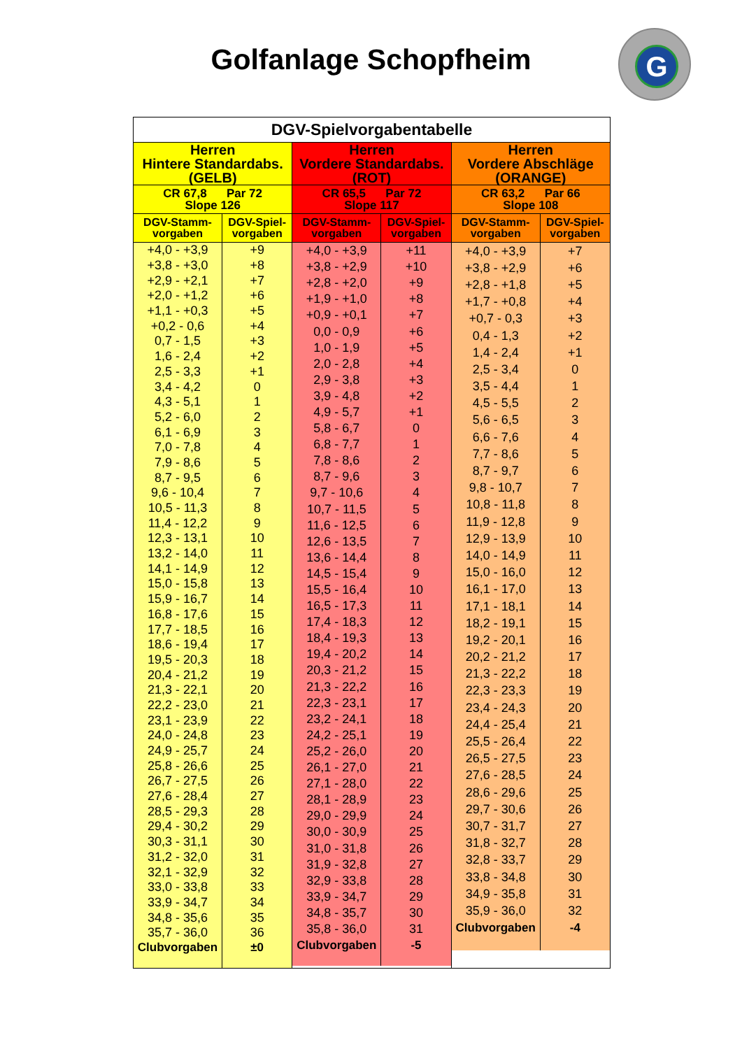Golfanlage Schopfheim
G
DGV-Spielvorgabentabelle
| Herren Hintere Standardabs. (GELB) | |
| --- | --- |
| CR 67,8 Par 72 Slope 126 | |
| DGV-Stamm- vorgaben | DGV-Spiel- vorgaben |
| +4,0 - +3,9 | +9 |
| +3,8 - +3,0 | +8 |
| +2,9 - +2,1 | +7 |
| +2,0 - +1,2 | +6 |
| +1,1 - +0,3 | +5 |
| +0,2 - 0,6 | +4 |
| 0,7 - 1,5 | +3 |
| 1,6 - 2,4 | +2 |
| 2,5 - 3,3 | +1 |
| 3,4 - 4,2 | 0 |
| 4,3 - 5,1 | 1 |
| 5,2 - 6,0 | 2 |
| 6,1 - 6,9 | 3 |
| 7,0 - 7,8 | 4 |
| 7,9 - 8,6 | 5 |
| 8,7 - 9,5 | 6 |
| 9,6 - 10,4 | 7 |
| 10,5 - 11,3 | 8 |
| 11,4 - 12,2 | 9 |
| 12,3 - 13,1 | 10 |
| 13,2 - 14,0 | 11 |
| 14,1 - 14,9 | 12 |
| 15,0 - 15,8 | 13 |
| 15,9 - 16,7 | 14 |
| 16,8 - 17,6 | 15 |
| 17,7 - 18,5 | 16 |
| 18,6 - 19,4 | 17 |
| 19,5 - 20,3 | 18 |
| 20,4 - 21,2 | 19 |
| 21,3 - 22,1 | 20 |
| 22,2 - 23,0 | 21 |
| 23,1 - 23,9 | 22 |
| 24,0 - 24,8 | 23 |
| 24,9 - 25,7 | 24 |
| 25,8 - 26,6 | 25 |
| 26,7 - 27,5 | 26 |
| 27,6 - 28,4 | 27 |
| 28,5 - 29,3 | 28 |
| 29,4 - 30,2 | 29 |
| 30,3 - 31,1 | 30 |
| 31,2 - 32,0 | 31 |
| 32,1 - 32,9 | 32 |
| 33,0 - 33,8 | 33 |
| 33,9 - 34,7 | 34 |
| 34,8 - 35,6 | 35 |
| 35,7 - 36,0 | 36 |
| Clubvorgaben | ±0 |
| Herren Vordere Standardabs. (ROT) | |
| --- | --- |
| CR 65,5 Par 72 Slope 117 | |
| DGV-Stamm- vorgaben | DGV-Spiel- vorgaben |
| +4,0 - +3,9 | +11 |
| +3,8 - +2,9 | +10 |
| +2,8 - +2,0 | +9 |
| +1,9 - +1,0 | +8 |
| +0,9 - +0,1 | +7 |
| 0,0 - 0,9 | +6 |
| 1,0 - 1,9 | +5 |
| 2,0 - 2,8 | +4 |
| 2,9 - 3,8 | +3 |
| 3,9 - 4,8 | +2 |
| 4,9 - 5,7 | +1 |
| 5,8 - 6,7 | 0 |
| 6,8 - 7,7 | 1 |
| 7,8 - 8,6 | 2 |
| 8,7 - 9,6 | 3 |
| 9,7 - 10,6 | 4 |
| 10,7 - 11,5 | 5 |
| 11,6 - 12,5 | 6 |
| 12,6 - 13,5 | 7 |
| 13,6 - 14,4 | 8 |
| 14,5 - 15,4 | 9 |
| 15,5 - 16,4 | 10 |
| 16,5 - 17,3 | 11 |
| 17,4 - 18,3 | 12 |
| 18,4 - 19,3 | 13 |
| 19,4 - 20,2 | 14 |
| 20,3 - 21,2 | 15 |
| 21,3 - 22,2 | 16 |
| 22,3 - 23,1 | 17 |
| 23,2 - 24,1 | 18 |
| 24,2 - 25,1 | 19 |
| 25,2 - 26,0 | 20 |
| 26,1 - 27,0 | 21 |
| 27,1 - 28,0 | 22 |
| 28,1 - 28,9 | 23 |
| 29,0 - 29,9 | 24 |
| 30,0 - 30,9 | 25 |
| 31,0 - 31,8 | 26 |
| 31,9 - 32,8 | 27 |
| 32,9 - 33,8 | 28 |
| 33,9 - 34,7 | 29 |
| 34,8 - 35,7 | 30 |
| 35,8 - 36,0 | 31 |
| Clubvorgaben | -5 |
| Herren Vordere Abschläge (ORANGE) | |
| --- | --- |
| CR 63,2 Par 66 Slope 108 | |
| DGV-Stamm- vorgaben | DGV-Spiel- vorgaben |
| +4,0 - +3,9 | +7 |
| +3,8 - +2,9 | +6 |
| +2,8 - +1,8 | +5 |
| +1,7 - +0,8 | +4 |
| +0,7 - 0,3 | +3 |
| 0,4 - 1,3 | +2 |
| 1,4 - 2,4 | +1 |
| 2,5 - 3,4 | 0 |
| 3,5 - 4,4 | 1 |
| 4,5 - 5,5 | 2 |
| 5,6 - 6,5 | 3 |
| 6,6 - 7,6 | 4 |
| 7,7 - 8,6 | 5 |
| 8,7 - 9,7 | 6 |
| 9,8 - 10,7 | 7 |
| 10,8 - 11,8 | 8 |
| 11,9 - 12,8 | 9 |
| 12,9 - 13,9 | 10 |
| 14,0 - 14,9 | 11 |
| 15,0 - 16,0 | 12 |
| 16,1 - 17,0 | 13 |
| 17,1 - 18,1 | 14 |
| 18,2 - 19,1 | 15 |
| 19,2 - 20,1 | 16 |
| 20,2 - 21,2 | 17 |
| 21,3 - 22,2 | 18 |
| 22,3 - 23,3 | 19 |
| 23,4 - 24,3 | 20 |
| 24,4 - 25,4 | 21 |
| 25,5 - 26,4 | 22 |
| 26,5 - 27,5 | 23 |
| 27,6 - 28,5 | 24 |
| 28,6 - 29,6 | 25 |
| 29,7 - 30,6 | 26 |
| 30,7 - 31,7 | 27 |
| 31,8 - 32,7 | 28 |
| 32,8 - 33,7 | 29 |
| 33,8 - 34,8 | 30 |
| 34,9 - 35,8 | 31 |
| 35,9 - 36,0 | 32 |
| Clubvorgaben | -4 |